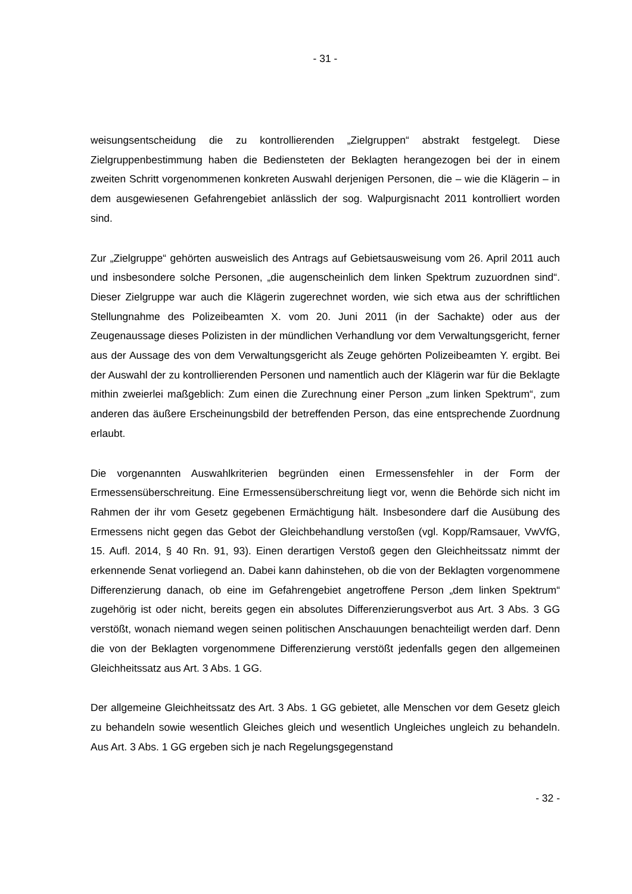- 31 -
weisungsentscheidung die zu kontrollierenden „Zielgruppen“ abstrakt festgelegt. Diese Zielgruppenbestimmung haben die Bediensteten der Beklagten herangezogen bei der in einem zweiten Schritt vorgenommenen konkreten Auswahl derjenigen Personen, die – wie die Klägerin – in dem ausgewiesenen Gefahrengebiet anlässlich der sog. Walpurgisnacht 2011 kontrolliert worden sind.
Zur „Zielgruppe“ gehörten ausweislich des Antrags auf Gebietsausweisung vom 26. April 2011 auch und insbesondere solche Personen, „die augenscheinlich dem linken Spektrum zuzuordnen sind“. Dieser Zielgruppe war auch die Klägerin zugerechnet worden, wie sich etwa aus der schriftlichen Stellungnahme des Polizeibeamten X. vom 20. Juni 2011 (in der Sachakte) oder aus der Zeugenaussage dieses Polizisten in der mündlichen Verhandlung vor dem Verwaltungsgericht, ferner aus der Aussage des von dem Verwaltungsgericht als Zeuge gehörten Polizeibeamten Y. ergibt. Bei der Auswahl der zu kontrollierenden Personen und namentlich auch der Klägerin war für die Beklagte mithin zweierlei maßgeblich: Zum einen die Zurechnung einer Person „zum linken Spektrum“, zum anderen das äußere Erscheinungsbild der betreffenden Person, das eine entsprechende Zuordnung erlaubt.
Die vorgenannten Auswahlkriterien begründen einen Ermessensfehler in der Form der Ermessensüberschreitung. Eine Ermessensüberschreitung liegt vor, wenn die Behörde sich nicht im Rahmen der ihr vom Gesetz gegebenen Ermächtigung hält. Insbesondere darf die Ausübung des Ermessens nicht gegen das Gebot der Gleichbehandlung verstoßen (vgl. Kopp/Ramsauer, VwVfG, 15. Aufl. 2014, § 40 Rn. 91, 93). Einen derartigen Verstoß gegen den Gleichheitssatz nimmt der erkennende Senat vorliegend an. Dabei kann dahinstehen, ob die von der Beklagten vorgenommene Differenzierung danach, ob eine im Gefahrengebiet angetroffene Person „dem linken Spektrum“ zugehörig ist oder nicht, bereits gegen ein absolutes Differenzierungsverbot aus Art. 3 Abs. 3 GG verstößt, wonach niemand wegen seinen politischen Anschauungen benachteiligt werden darf. Denn die von der Beklagten vorgenommene Differenzierung verstößt jedenfalls gegen den allgemeinen Gleichheitssatz aus Art. 3 Abs. 1 GG.
Der allgemeine Gleichheitssatz des Art. 3 Abs. 1 GG gebietet, alle Menschen vor dem Gesetz gleich zu behandeln sowie wesentlich Gleiches gleich und wesentlich Ungleiches ungleich zu behandeln. Aus Art. 3 Abs. 1 GG ergeben sich je nach Regelungsgegenstand
- 32 -